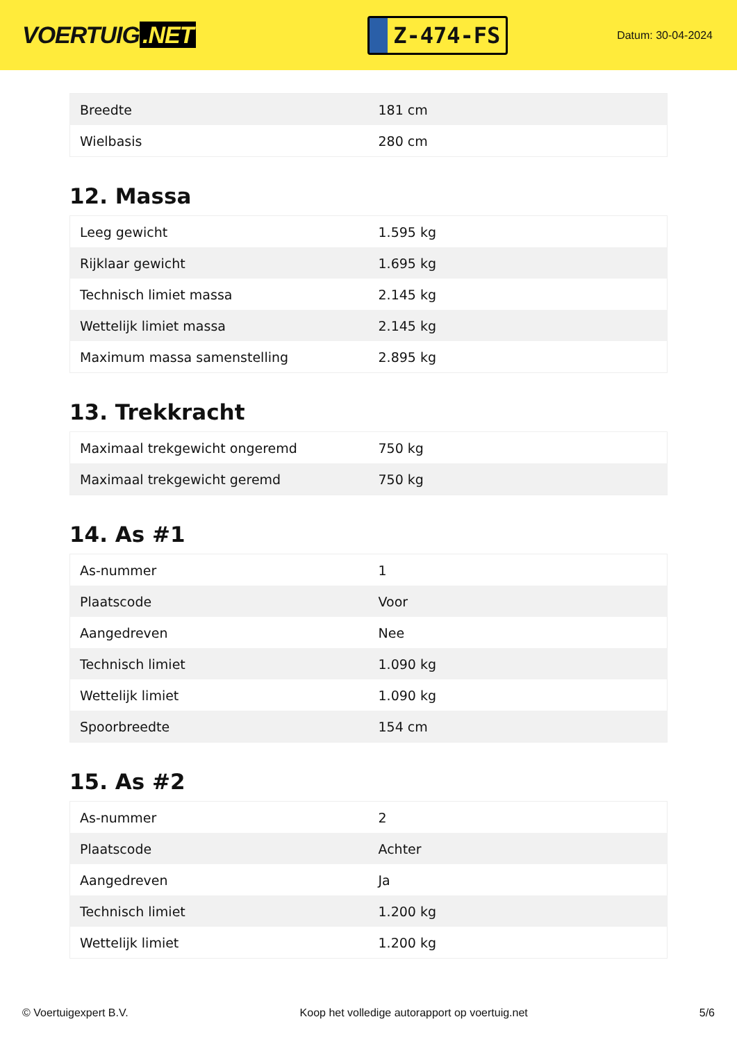VOERTUIG.NET
Z-474-FS
Datum: 30-04-2024
| Breedte | 181 cm |
| Wielbasis | 280 cm |
12. Massa
| Leeg gewicht | 1.595 kg |
| Rijklaar gewicht | 1.695 kg |
| Technisch limiet massa | 2.145 kg |
| Wettelijk limiet massa | 2.145 kg |
| Maximum massa samenstelling | 2.895 kg |
13. Trekkracht
| Maximaal trekgewicht ongeremd | 750 kg |
| Maximaal trekgewicht geremd | 750 kg |
14. As #1
| As-nummer | 1 |
| Plaatscode | Voor |
| Aangedreven | Nee |
| Technisch limiet | 1.090 kg |
| Wettelijk limiet | 1.090 kg |
| Spoorbreedte | 154 cm |
15. As #2
| As-nummer | 2 |
| Plaatscode | Achter |
| Aangedreven | Ja |
| Technisch limiet | 1.200 kg |
| Wettelijk limiet | 1.200 kg |
© Voertuigexpert B.V. Koop het volledige autorapport op voertuig.net 5/6